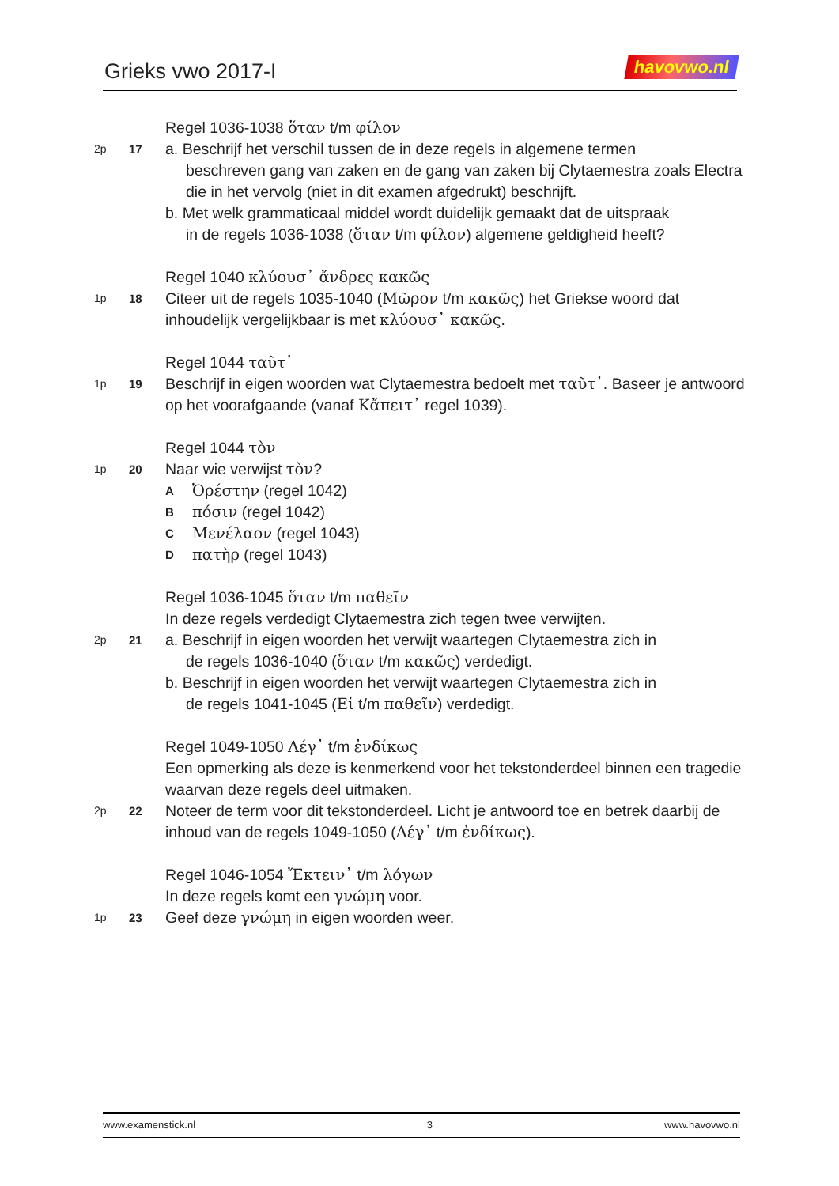Grieks vwo 2017-I havovwo.nl
Regel 1036-1038 ὅταν t/m φίλον
2p 17
a. Beschrijf het verschil tussen de in deze regels in algemene termen
beschreven gang van zaken en de gang van zaken bij Clytaemestra zoals Electra die in het vervolg (niet in dit examen afgedrukt) beschrijft.
b. Met welk grammaticaal middel wordt duidelijk gemaakt dat de uitspraak
in de regels 1036-1038 (ὅταν t/m φίλον) algemene geldigheid heeft?
Regel 1040 κλύουσ᾽ ἄνδρες κακῶς
1p 18
Citeer uit de regels 1035-1040 (Μῶρον t/m κακῶς) het Griekse woord dat inhoudelijk vergelijkbaar is met κλύουσ᾽ κακῶς.
Regel 1044 ταῦτ᾽
1p 19
Beschrijf in eigen woorden wat Clytaemestra bedoelt met ταῦτ᾽. Baseer je antwoord op het voorafgaande (vanaf Κἄπειτ᾽ regel 1039).
Regel 1044 τὸν
1p 20
Naar wie verwijst τὸν?
A Ὀρέστην (regel 1042)
Bπόσιν (regel 1042)
C Μενέλαον (regel 1043)
Dπατὴρ (regel 1043)
Regel 1036-1045 ὅταν t/m παθεῖν
In deze regels verdedigt Clytaemestra zich tegen twee verwijten.
2p 21
a. Beschrijf in eigen woorden het verwijt waartegen Clytaemestra zich in
de regels 1036-1040 (ὅταν t/m κακῶς) verdedigt.
b. Beschrijf in eigen woorden het verwijt waartegen Clytaemestra zich in
de regels 1041-1045 (Εἰ t/m παθεῖν) verdedigt.
Regel 1049-1050 Λέγ᾽ t/m ἐνδίκως
Een opmerking als deze is kenmerkend voor het tekstonderdeel binnen een tragedie waarvan deze regels deel uitmaken.
2p 22
Noteer de term voor dit tekstonderdeel. Licht je antwoord toe en betrek daarbij de inhoud van de regels 1049-1050 (Λέγ᾽ t/m ἐνδίκως).
Regel 1046-1054 Ἔκτειν᾽ t/m λόγων
In deze regels komt een γνώμη voor.
1p 23
Geef deze γνώμη in eigen woorden weer.
www.examenstick.nl 3 www.havovwo.nl